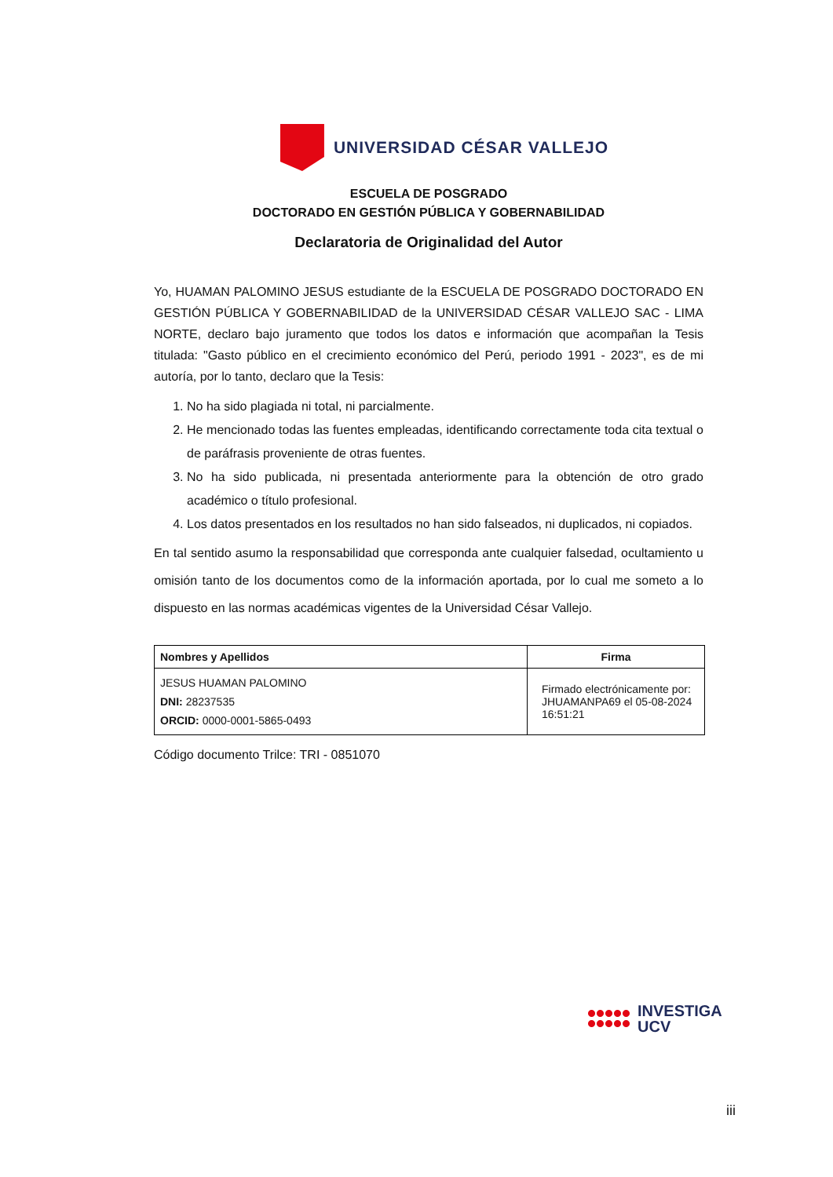UNIVERSIDAD CÉSAR VALLEJO
ESCUELA DE POSGRADO
DOCTORADO EN GESTIÓN PÚBLICA Y GOBERNABILIDAD
Declaratoria de Originalidad del Autor
Yo, HUAMAN PALOMINO JESUS estudiante de la ESCUELA DE POSGRADO DOCTORADO EN GESTIÓN PÚBLICA Y GOBERNABILIDAD de la UNIVERSIDAD CÉSAR VALLEJO SAC - LIMA NORTE, declaro bajo juramento que todos los datos e información que acompañan la Tesis titulada: "Gasto público en el crecimiento económico del Perú, periodo 1991 - 2023", es de mi autoría, por lo tanto, declaro que la Tesis:
1. No ha sido plagiada ni total, ni parcialmente.
2. He mencionado todas las fuentes empleadas, identificando correctamente toda cita textual o de paráfrasis proveniente de otras fuentes.
3. No ha sido publicada, ni presentada anteriormente para la obtención de otro grado académico o título profesional.
4. Los datos presentados en los resultados no han sido falseados, ni duplicados, ni copiados.
En tal sentido asumo la responsabilidad que corresponda ante cualquier falsedad, ocultamiento u omisión tanto de los documentos como de la información aportada, por lo cual me someto a lo dispuesto en las normas académicas vigentes de la Universidad César Vallejo.
| Nombres y Apellidos | Firma |
| --- | --- |
| JESUS HUAMAN PALOMINO DNI: 28237535 ORCID: 0000-0001-5865-0493 | Firmado electrónicamente por: JHUAMANPA69 el 05-08-2024 16:51:21 |
Código documento Trilce: TRI - 0851070
INVESTIGA
UCV
iii